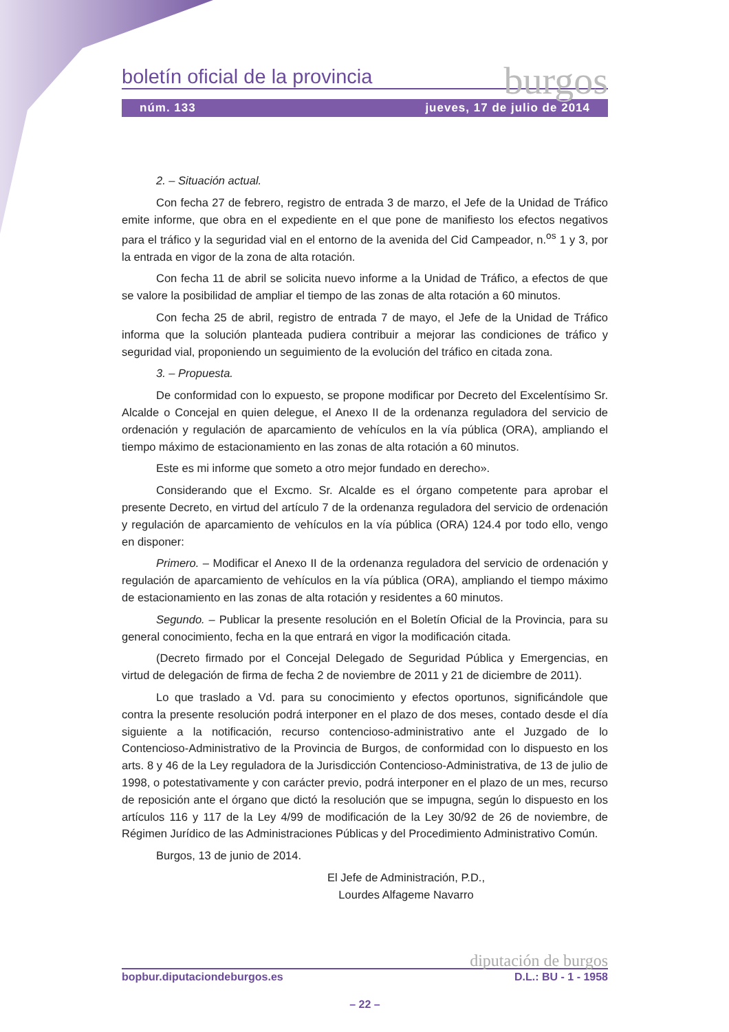boletín oficial de la provincia burgos
núm. 133 jueves, 17 de julio de 2014
2. – Situación actual.
Con fecha 27 de febrero, registro de entrada 3 de marzo, el Jefe de la Unidad de Tráfico emite informe, que obra en el expediente en el que pone de manifiesto los efectos negativos para el tráfico y la seguridad vial en el entorno de la avenida del Cid Campeador, n.<sup>os</sup> 1 y 3, por la entrada en vigor de la zona de alta rotación.
Con fecha 11 de abril se solicita nuevo informe a la Unidad de Tráfico, a efectos de que se valore la posibilidad de ampliar el tiempo de las zonas de alta rotación a 60 minutos.
Con fecha 25 de abril, registro de entrada 7 de mayo, el Jefe de la Unidad de Tráfico informa que la solución planteada pudiera contribuir a mejorar las condiciones de tráfico y seguridad vial, proponiendo un seguimiento de la evolución del tráfico en citada zona.
3. – Propuesta.
De conformidad con lo expuesto, se propone modificar por Decreto del Excelentísimo Sr. Alcalde o Concejal en quien delegue, el Anexo II de la ordenanza reguladora del servicio de ordenación y regulación de aparcamiento de vehículos en la vía pública (ORA), ampliando el tiempo máximo de estacionamiento en las zonas de alta rotación a 60 minutos.
Este es mi informe que someto a otro mejor fundado en derecho».
Considerando que el Excmo. Sr. Alcalde es el órgano competente para aprobar el presente Decreto, en virtud del artículo 7 de la ordenanza reguladora del servicio de ordenación y regulación de aparcamiento de vehículos en la vía pública (ORA) 124.4 por todo ello, vengo en disponer:
Primero. – Modificar el Anexo II de la ordenanza reguladora del servicio de ordenación y regulación de aparcamiento de vehículos en la vía pública (ORA), ampliando el tiempo máximo de estacionamiento en las zonas de alta rotación y residentes a 60 minutos.
Segundo. – Publicar la presente resolución en el Boletín Oficial de la Provincia, para su general conocimiento, fecha en la que entrará en vigor la modificación citada.
(Decreto firmado por el Concejal Delegado de Seguridad Pública y Emergencias, en virtud de delegación de firma de fecha 2 de noviembre de 2011 y 21 de diciembre de 2011).
Lo que traslado a Vd. para su conocimiento y efectos oportunos, significándole que contra la presente resolución podrá interponer en el plazo de dos meses, contado desde el día siguiente a la notificación, recurso contencioso-administrativo ante el Juzgado de lo Contencioso-Administrativo de la Provincia de Burgos, de conformidad con lo dispuesto en los arts. 8 y 46 de la Ley reguladora de la Jurisdicción Contencioso-Administrativa, de 13 de julio de 1998, o potestativamente y con carácter previo, podrá interponer en el plazo de un mes, recurso de reposición ante el órgano que dictó la resolución que se impugna, según lo dispuesto en los artículos 116 y 117 de la Ley 4/99 de modificación de la Ley 30/92 de 26 de noviembre, de Régimen Jurídico de las Administraciones Públicas y del Procedimiento Administrativo Común.
Burgos, 13 de junio de 2014.
El Jefe de Administración, P.D.,
Lourdes Alfageme Navarro
diputación de burgos
bopbur.diputaciondeburgos.es D.L.: BU - 1 - 1958
– 22 –